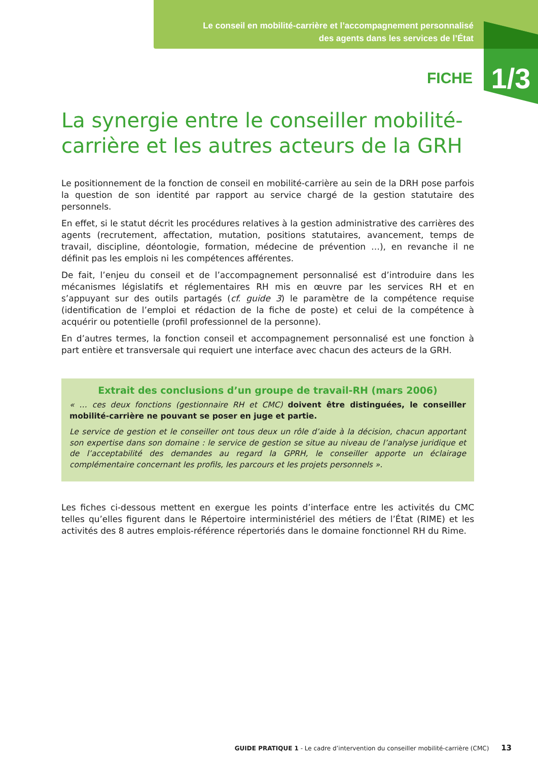Le conseil en mobilité-carrière et l’accompagnement personnalisé
des agents dans les services de l’État
FICHE 1/3
La synergie entre le conseiller mobilité-carrière et les autres acteurs de la GRH
Le positionnement de la fonction de conseil en mobilité-carrière au sein de la DRH pose parfois la question de son identité par rapport au service chargé de la gestion statutaire des personnels.
En effet, si le statut décrit les procédures relatives à la gestion administrative des carrières des agents (recrutement, affectation, mutation, positions statutaires, avancement, temps de travail, discipline, déontologie, formation, médecine de prévention …), en revanche il ne définit pas les emplois ni les compétences afférentes.
De fait, l’enjeu du conseil et de l’accompagnement personnalisé est d’introduire dans les mécanismes législatifs et réglementaires RH mis en œuvre par les services RH et en s’appuyant sur des outils partagés (cf. guide 3) le paramètre de la compétence requise (identification de l’emploi et rédaction de la fiche de poste) et celui de la compétence à acquérir ou potentielle (profil professionnel de la personne).
En d’autres termes, la fonction conseil et accompagnement personnalisé est une fonction à part entière et transversale qui requiert une interface avec chacun des acteurs de la GRH.
Extrait des conclusions d’un groupe de travail-RH (mars 2006)
« … ces deux fonctions (gestionnaire RH et CMC) doivent être distinguées, le conseiller mobilité-carrière ne pouvant se poser en juge et partie.
Le service de gestion et le conseiller ont tous deux un rôle d’aide à la décision, chacun apportant son expertise dans son domaine : le service de gestion se situe au niveau de l’analyse juridique et de l’acceptabilité des demandes au regard la GPRH, le conseiller apporte un éclairage complémentaire concernant les profils, les parcours et les projets personnels ».
Les fiches ci-dessous mettent en exergue les points d’interface entre les activités du CMC telles qu’elles figurent dans le Répertoire interministériel des métiers de l’État (RIME) et les activités des 8 autres emplois-référence répertoriés dans le domaine fonctionnel RH du Rime.
GUIDE PRATIQUE 1 - Le cadre d’intervention du conseiller mobilité-carrière (CMC) 13